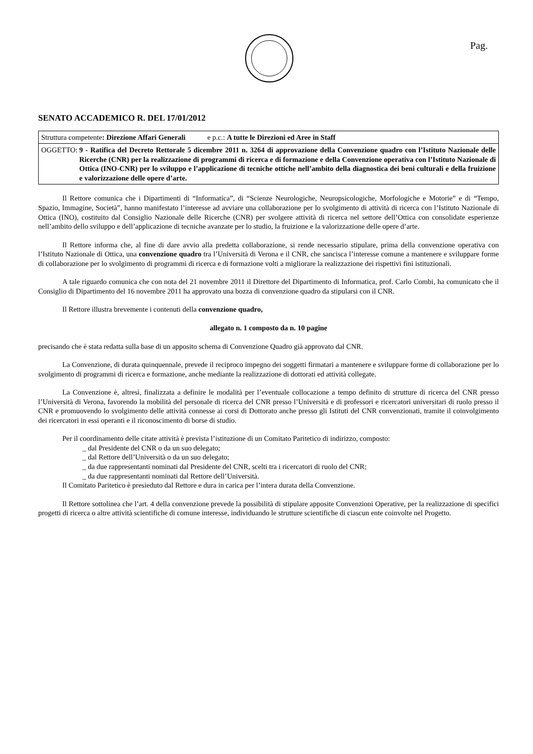Pag.
SENATO ACCADEMICO R. DEL 17/01/2012
| Struttura competente : Direzione Affari Generali e p.c.: A tutte le Direzioni ed Aree in Staff |
| OGGETTO: 9 - Ratifica del Decreto Rettorale 5 dicembre 2011 n. 3264 di approvazione della Convenzione quadro con l’Istituto Nazionale delle Ricerche (CNR) per la realizzazione di programmi di ricerca e di formazione e della Convenzione operativa con l’Istituto Nazionale di Ottica (INO-CNR) per lo sviluppo e l’applicazione di tecniche ottiche nell’ambito della diagnostica dei beni culturali e della fruizione e valorizzazione delle opere d’arte. |
Il Rettore comunica che i Dipartimenti di “Informatica”, di “Scienze Neurologiche, Neuropsicologiche, Morfologiche e Motorie” e di “Tempo, Spazio, Immagine, Società”, hanno manifestato l’interesse ad avviare una collaborazione per lo svolgimento di attività di ricerca con l’Istituto Nazionale di Ottica (INO), costituito dal Consiglio Nazionale delle Ricerche (CNR) per svolgere attività di ricerca nel settore dell’Ottica con consolidate esperienze nell’ambito dello sviluppo e dell’applicazione di tecniche avanzate per lo studio, la fruizione e la valorizzazione delle opere d’arte.
Il Rettore informa che, al fine di dare avvio alla predetta collaborazione, si rende necessario stipulare, prima della convenzione operativa con l’Istituto Nazionale di Ottica, una convenzione quadro tra l’Università di Verona e il CNR, che sancisca l’interesse comune a mantenere e sviluppare forme di collaborazione per lo svolgimento di programmi di ricerca e di formazione volti a migliorare la realizzazione dei rispettivi fini istituzionali.
A tale riguardo comunica che con nota del 21 novembre 2011 il Direttore del Dipartimento di Informatica, prof. Carlo Combi, ha comunicato che il Consiglio di Dipartimento del 16 novembre 2011 ha approvato una bozza di convenzione quadro da stipularsi con il CNR.
Il Rettore illustra brevemente i contenuti della convenzione quadro,
allegato n. 1 composto da n. 10 pagine
precisando che è stata redatta sulla base di un apposito schema di Convenzione Quadro già approvato dal CNR.
La Convenzione, di durata quinquennale, prevede il reciproco impegno dei soggetti firmatari a mantenere e sviluppare forme di collaborazione per lo svolgimento di programmi di ricerca e formazione, anche mediante la realizzazione di dottorati ed attività collegate.
La Convenzione è, altresì, finalizzata a definire le modalità per l’eventuale collocazione a tempo definito di strutture di ricerca del CNR presso l’Università di Verona, favorendo la mobilità del personale di ricerca del CNR presso l’Università e di professori e ricercatori universitari di ruolo presso il CNR e promuovendo lo svolgimento delle attività connesse ai corsi di Dottorato anche presso gli Istituti del CNR convenzionati, tramite il coinvolgimento dei ricercatori in essi operanti e il riconoscimento di borse di studio.
Per il coordinamento delle citate attività è prevista l’istituzione di un Comitato Paritetico di indirizzo, composto:
_ dal Presidente del CNR o da un suo delegato;
_ dal Rettore dell’Università o da un suo delegato;
_ da due rappresentanti nominati dal Presidente del CNR, scelti tra i ricercatori di ruolo del CNR;
_ da due rappresentanti nominati dal Rettore dell’Università.
Il Comitato Paritetico è presieduto dal Rettore e dura in carica per l’intera durata della Convenzione.
Il Rettore sottolinea che l’art. 4 della convenzione prevede la possibilità di stipulare apposite Convenzioni Operative, per la realizzazione di specifici progetti di ricerca o altre attività scientifiche di comune interesse, individuando le strutture scientifiche di ciascun ente coinvolte nel Progetto.